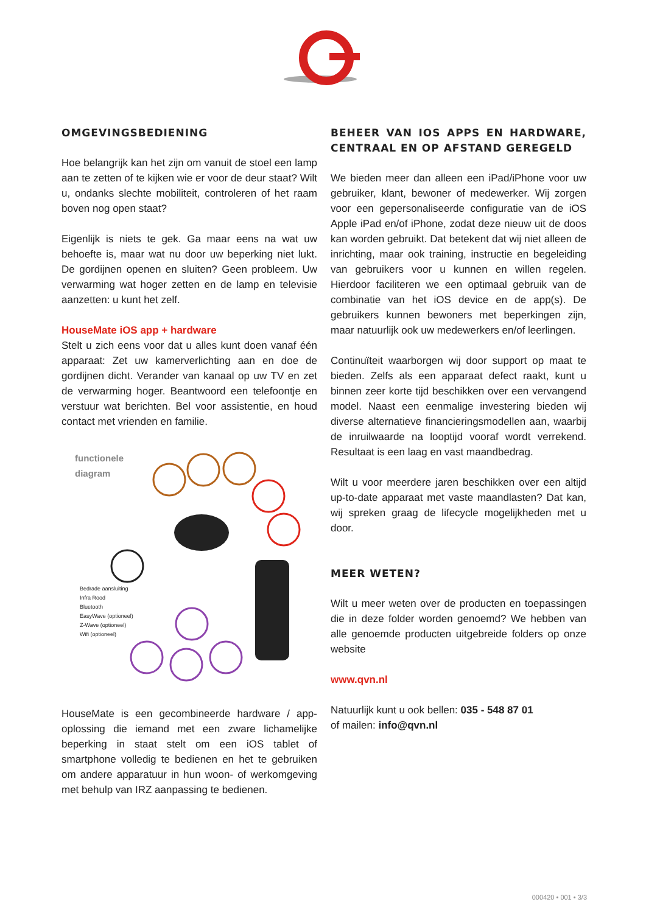OMGEVINGSBEDIENING
Hoe belangrijk kan het zijn om vanuit de stoel een lamp aan te zetten of te kijken wie er voor de deur staat? Wilt u, ondanks slechte mobiliteit, controleren of het raam boven nog open staat?
Eigenlijk is niets te gek. Ga maar eens na wat uw behoefte is, maar wat nu door uw beperking niet lukt. De gordijnen openen en sluiten? Geen probleem. Uw verwarming wat hoger zetten en de lamp en televisie aanzetten: u kunt het zelf.
HouseMate iOS app + hardware
Stelt u zich eens voor dat u alles kunt doen vanaf één apparaat: Zet uw kamerverlichting aan en doe de gordijnen dicht. Verander van kanaal op uw TV en zet de verwarming hoger. Beantwoord een telefoontje en verstuur wat berichten. Bel voor assistentie, en houd contact met vrienden en familie.
functionele
diagram
Bedrade aansluiting
Infra Rood
Bluetooth
EasyWave (optioneel)
Z-Wave (optioneel)
Wifi (optioneel)
HouseMate is een gecombineerde hardware / app-oplossing die iemand met een zware lichamelijke beperking in staat stelt om een iOS tablet of smartphone volledig te bedienen en het te gebruiken om andere apparatuur in hun woon- of werkomgeving met behulp van IRZ aanpassing te bedienen.
BEHEER VAN IOS APPS EN HARDWARE, CENTRAAL EN OP AFSTAND GEREGELD
We bieden meer dan alleen een iPad/iPhone voor uw gebruiker, klant, bewoner of medewerker. Wij zorgen voor een gepersonaliseerde configuratie van de iOS Apple iPad en/of iPhone, zodat deze nieuw uit de doos kan worden gebruikt. Dat betekent dat wij niet alleen de inrichting, maar ook training, instructie en begeleiding van gebruikers voor u kunnen en willen regelen. Hierdoor faciliteren we een optimaal gebruik van de combinatie van het iOS device en de app(s). De gebruikers kunnen bewoners met beperkingen zijn, maar natuurlijk ook uw medewerkers en/of leerlingen.
Continuïteit waarborgen wij door support op maat te bieden. Zelfs als een apparaat defect raakt, kunt u binnen zeer korte tijd beschikken over een vervangend model. Naast een eenmalige investering bieden wij diverse alternatieve financieringsmodellen aan, waarbij de inruilwaarde na looptijd vooraf wordt verrekend. Resultaat is een laag en vast maandbedrag.
Wilt u voor meerdere jaren beschikken over een altijd up-to-date apparaat met vaste maandlasten? Dat kan, wij spreken graag de lifecycle mogelijkheden met u door.
MEER WETEN?
Wilt u meer weten over de producten en toepassingen die in deze folder worden genoemd? We hebben van alle genoemde producten uitgebreide folders op onze website
www.qvn.nl
Natuurlijk kunt u ook bellen: 035 - 548 87 01
of mailen: info@qvn.nl
000420 • 001 • 3/3